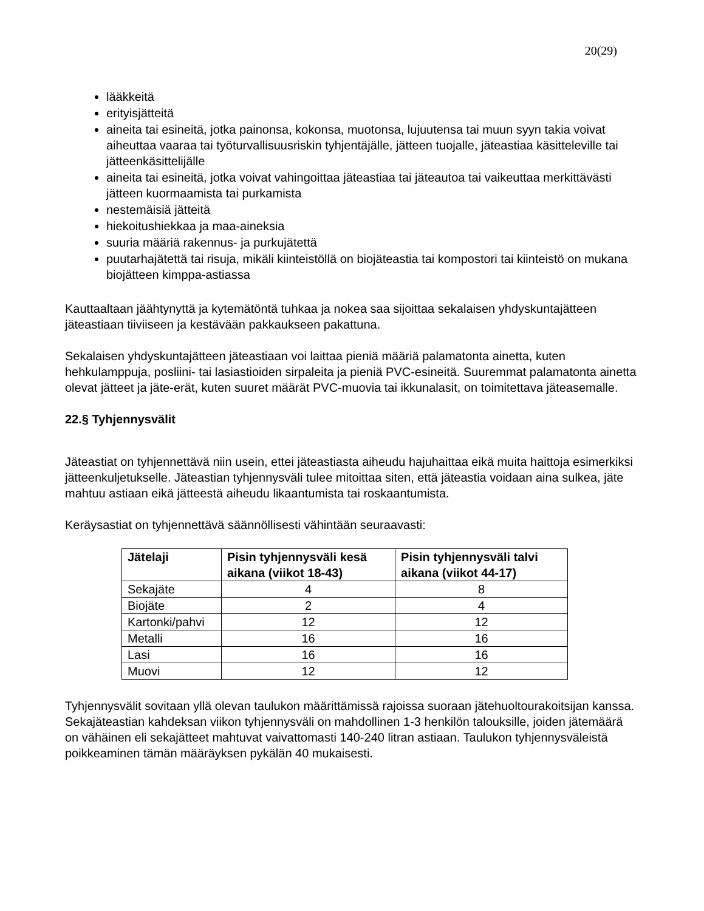20(29)
lääkkeitä
erityisjätteitä
aineita tai esineitä, jotka painonsa, kokonsa, muotonsa, lujuutensa tai muun syyn takia voivat aiheuttaa vaaraa tai työturvallisuusriskin tyhjentäjälle, jätteen tuojalle, jäteastiaa käsitteleville tai jätteenkäsittelijälle
aineita tai esineitä, jotka voivat vahingoittaa jäteastiaa tai jäteautoa tai vaikeuttaa merkittävästi jätteen kuormaamista tai purkamista
nestemäisiä jätteitä
hiekoitushiekkaa ja maa-aineksia
suuria määriä rakennus- ja purkujätettä
puutarhajätettä tai risuja, mikäli kiinteistöllä on biojäteastia tai kompostori tai kiinteistö on mukana biojätteen kimppa-astiassa
Kauttaaltaan jäähtynyttä ja kytemätöntä tuhkaa ja nokea saa sijoittaa sekalaisen yhdyskuntajätteen jäteastiaan tiiviiseen ja kestävään pakkaukseen pakattuna.
Sekalaisen yhdyskuntajätteen jäteastiaan voi laittaa pieniä määriä palamatonta ainetta, kuten hehkulamppuja, posliini- tai lasiastioiden sirpaleita ja pieniä PVC-esineitä. Suuremmat palamatonta ainetta olevat jätteet ja jäte-erät, kuten suuret määrät PVC-muovia tai ikkunalasit, on toimitettava jäteasemalle.
22.§ Tyhjennysvälit
Jäteastiat on tyhjennettävä niin usein, ettei jäteastiasta aiheudu hajuhaittaa eikä muita haittoja esimerkiksi jätteenkuljetukselle. Jäteastian tyhjennysväli tulee mitoittaa siten, että jäteastia voidaan aina sulkea, jäte mahtuu astiaan eikä jätteestä aiheudu likaantumista tai roskaantumista.
Keräysastiat on tyhjennettävä säännöllisesti vähintään seuraavasti:
| Jätelaji | Pisin tyhjennysväli kesä aikana (viikot 18-43) | Pisin tyhjennysväli talvi aikana (viikot 44-17) |
| --- | --- | --- |
| Sekajäte | 4 | 8 |
| Biojäte | 2 | 4 |
| Kartonki/pahvi | 12 | 12 |
| Metalli | 16 | 16 |
| Lasi | 16 | 16 |
| Muovi | 12 | 12 |
Tyhjennysvälit sovitaan yllä olevan taulukon määrittämissä rajoissa suoraan jätehuoltourakoitsijan kanssa. Sekajäteastian kahdeksan viikon tyhjennysväli on mahdollinen 1-3 henkilön talouksille, joiden jätemäärä on vähäinen eli sekajätteet mahtuvat vaivattomasti 140-240 litran astiaan. Taulukon tyhjennysväleistä poikkeaminen tämän määräyksen pykälän 40 mukaisesti.